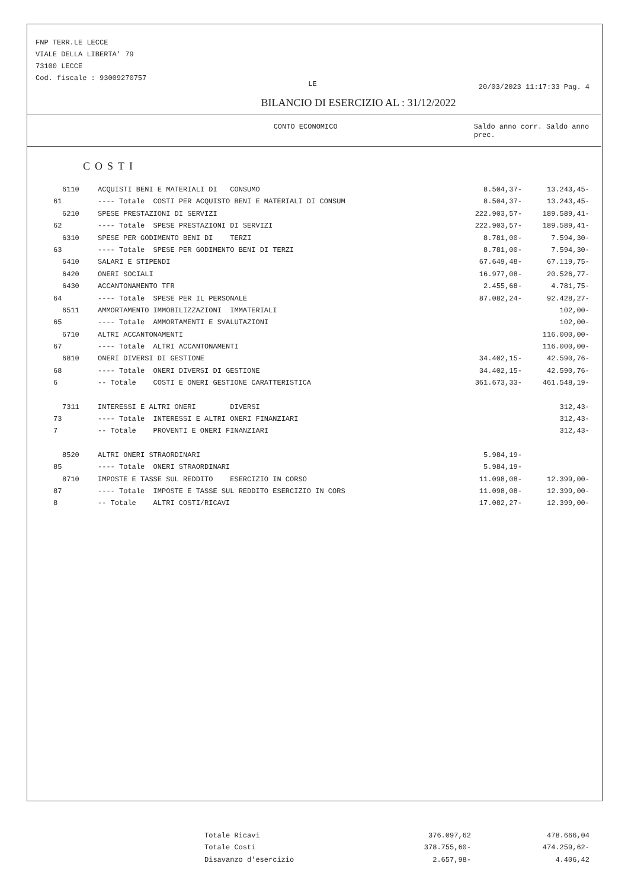FNP TERR.LE LECCE
VIALE DELLA LIBERTA' 79
73100 LECCE
Cod. fiscale : 93009270757
LE
20/03/2023 11:17:33 Pag. 4
BILANCIO DI ESERCIZIO AL : 31/12/2022
CONTO ECONOMICO Saldo anno corr. Saldo anno prec.
COSTI
| 6110 | ACQUISTI BENI E MATERIALI DI CONSUMO | 8.504,37- | 13.243,45- |
| 61 | ---- Totale COSTI PER ACQUISTO BENI E MATERIALI DI CONSUM | 8.504,37- | 13.243,45- |
| 6210 | SPESE PRESTAZIONI DI SERVIZI | 222.903,57- | 189.589,41- |
| 62 | ---- Totale SPESE PRESTAZIONI DI SERVIZI | 222.903,57- | 189.589,41- |
| 6310 | SPESE PER GODIMENTO BENI DI TERZI | 8.781,00- | 7.594,30- |
| 63 | ---- Totale SPESE PER GODIMENTO BENI DI TERZI | 8.781,00- | 7.594,30- |
| 6410 | SALARI E STIPENDI | 67.649,48- | 67.119,75- |
| 6420 | ONERI SOCIALI | 16.977,08- | 20.526,77- |
| 6430 | ACCANTONAMENTO TFR | 2.455,68- | 4.781,75- |
| 64 | ---- Totale SPESE PER IL PERSONALE | 87.082,24- | 92.428,27- |
| 6511 | AMMORTAMENTO IMMOBILIZZAZIONI IMMATERIALI | | 102,00- |
| 65 | ---- Totale AMMORTAMENTI E SVALUTAZIONI | | 102,00- |
| 6710 | ALTRI ACCANTONAMENTI | | 116.000,00- |
| 67 | ---- Totale ALTRI ACCANTONAMENTI | | 116.000,00- |
| 6810 | ONERI DIVERSI DI GESTIONE | 34.402,15- | 42.590,76- |
| 68 | ---- Totale ONERI DIVERSI DI GESTIONE | 34.402,15- | 42.590,76- |
| 6 | -- Totale COSTI E ONERI GESTIONE CARATTERISTICA | 361.673,33- | 461.548,19- |
| 7311 | INTERESSI E ALTRI ONERI DIVERSI | | 312,43- |
| 73 | ---- Totale INTERESSI E ALTRI ONERI FINANZIARI | | 312,43- |
| 7 | -- Totale PROVENTI E ONERI FINANZIARI | | 312,43- |
| 8520 | ALTRI ONERI STRAORDINARI | 5.984,19- | |
| 85 | ---- Totale ONERI STRAORDINARI | 5.984,19- | |
| 8710 | IMPOSTE E TASSE SUL REDDITO ESERCIZIO IN CORSO | 11.098,08- | 12.399,00- |
| 87 | ---- Totale IMPOSTE E TASSE SUL REDDITO ESERCIZIO IN CORS | 11.098,08- | 12.399,00- |
| 8 | -- Totale ALTRI COSTI/RICAVI | 17.082,27- | 12.399,00- |
| Totale Ricavi | 376.097,62 | 478.666,04 |
| Totale Costi | 378.755,60- | 474.259,62- |
| Disavanzo d'esercizio | 2.657,98- | 4.406,42 |